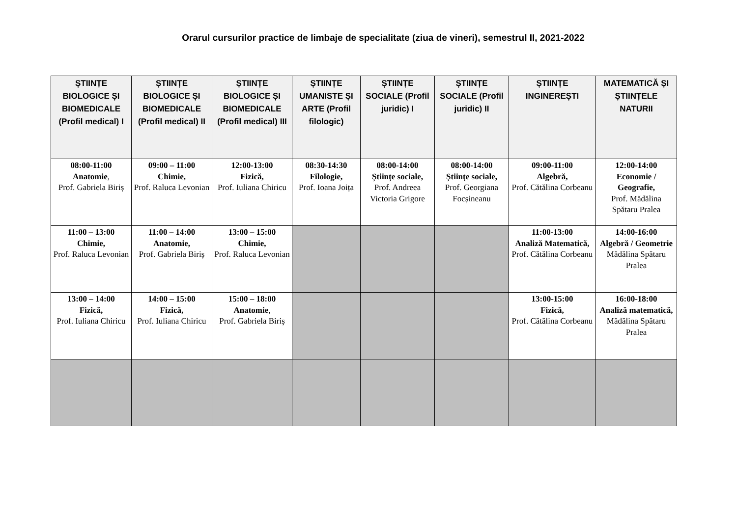Orarul cursurilor practice de limbaje de specialitate (ziua de vineri), semestrul II, 2021-2022
| ȘTIINȚE BIOLOGICE ȘI BIOMEDICALE (Profil medical) I | ȘTIINȚE BIOLOGICE ȘI BIOMEDICALE (Profil medical) II | ȘTIINȚE BIOLOGICE ȘI BIOMEDICALE (Profil medical) III | ȘTIINȚE UMANISTE ȘI ARTE (Profil filologic) | ȘTIINȚE SOCIALE (Profil juridic) I | ȘTIINȚE SOCIALE (Profil juridic) II | ȘTIINȚE INGINEREȘTI | MATEMATICĂ ȘI ȘTIINȚELE NATURII |
| --- | --- | --- | --- | --- | --- | --- | --- |
| 08:00-11:00 Anatomie , Prof. Gabriela Biriș | 09:00 – 11:00 Chimie, Prof. Raluca Levonian | 12:00-13:00 Fizică, Prof. Iuliana Chiricu | 08:30-14:30 Filologie, Prof. Ioana Joița | 08:00-14:00 Științe sociale, Prof. Andreea Victoria Grigore | 08:00-14:00 Științe sociale, Prof. Georgiana Focșineanu | 09:00-11:00 Algebră, Prof. Cătălina Corbeanu | 12:00-14:00 Economie / Geografie, Prof. Mădălina Spătaru Pralea |
| 11:00 – 13:00 Chimie, Prof. Raluca Levonian | 11:00 – 14:00 Anatomie, Prof. Gabriela Biriș | 13:00 – 15:00 Chimie, Prof. Raluca Levonian | | | | 11:00-13:00 Analiză Matematică, Prof. Cătălina Corbeanu | 14:00-16:00 Algebră / Geometrie Mădălina Spătaru Pralea |
| 13:00 – 14:00 Fizică, Prof. Iuliana Chiricu | 14:00 – 15:00 Fizică, Prof. Iuliana Chiricu | 15:00 – 18:00 Anatomie , Prof. Gabriela Biriș | | | | 13:00-15:00 Fizică, Prof. Cătălina Corbeanu | 16:00-18:00 Analiză matematică, Mădălina Spătaru Pralea |